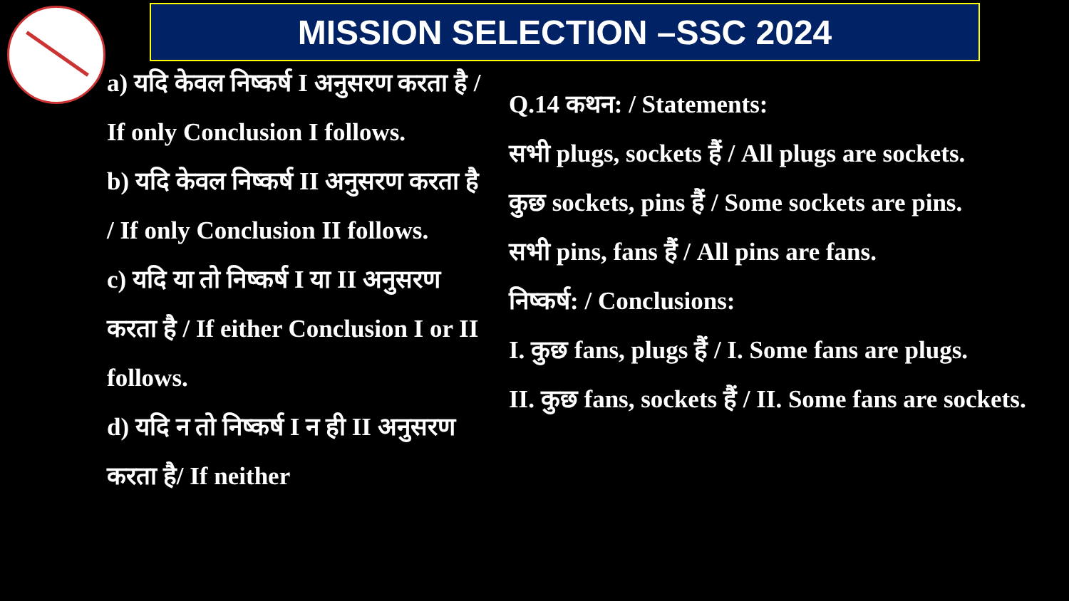MISSION SELECTION –SSC 2024
a) यदि केवल निष्कर्ष I अनुसरण करता है / If only Conclusion I follows.
b) यदि केवल निष्कर्ष II अनुसरण करता है / If only Conclusion II follows.
c) यदि या तो निष्कर्ष I या II अनुसरण करता है / If either Conclusion I or II follows.
d) यदि न तो निष्कर्ष I न ही II अनुसरण करता है/ If neither
Q.14 कथन: / Statements:
सभी plugs, sockets हैं / All plugs are sockets.
कुछ sockets, pins हैं / Some sockets are pins.
सभी pins, fans हैं / All pins are fans.
निष्कर्ष: / Conclusions:
I. कुछ fans, plugs हैं / I. Some fans are plugs.
II. कुछ fans, sockets हैं / II. Some fans are sockets.